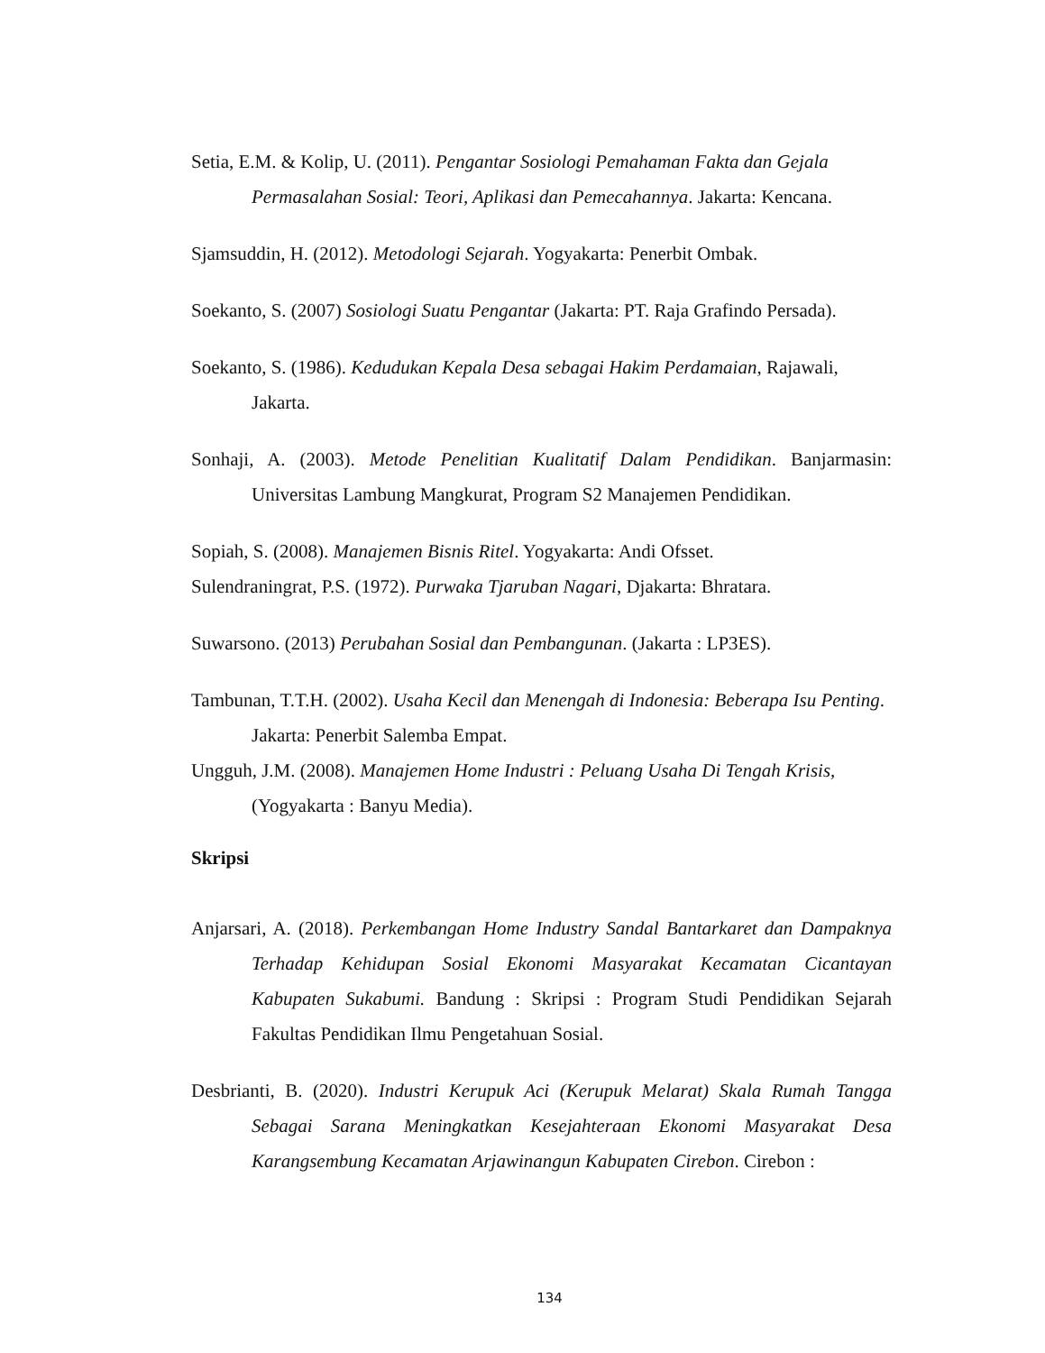Setia, E.M. & Kolip, U. (2011). Pengantar Sosiologi Pemahaman Fakta dan Gejala Permasalahan Sosial: Teori, Aplikasi dan Pemecahannya. Jakarta: Kencana.
Sjamsuddin, H. (2012). Metodologi Sejarah. Yogyakarta: Penerbit Ombak.
Soekanto, S. (2007) Sosiologi Suatu Pengantar (Jakarta: PT. Raja Grafindo Persada).
Soekanto, S. (1986). Kedudukan Kepala Desa sebagai Hakim Perdamaian, Rajawali, Jakarta.
Sonhaji, A. (2003). Metode Penelitian Kualitatif Dalam Pendidikan. Banjarmasin: Universitas Lambung Mangkurat, Program S2 Manajemen Pendidikan.
Sopiah, S. (2008). Manajemen Bisnis Ritel. Yogyakarta: Andi Ofsset.
Sulendraningrat, P.S. (1972). Purwaka Tjaruban Nagari, Djakarta: Bhratara.
Suwarsono. (2013) Perubahan Sosial dan Pembangunan. (Jakarta : LP3ES).
Tambunan, T.T.H. (2002). Usaha Kecil dan Menengah di Indonesia: Beberapa Isu Penting. Jakarta: Penerbit Salemba Empat.
Ungguh, J.M. (2008). Manajemen Home Industri : Peluang Usaha Di Tengah Krisis, (Yogyakarta : Banyu Media).
Skripsi
Anjarsari, A. (2018). Perkembangan Home Industry Sandal Bantarkaret dan Dampaknya Terhadap Kehidupan Sosial Ekonomi Masyarakat Kecamatan Cicantayan Kabupaten Sukabumi. Bandung : Skripsi : Program Studi Pendidikan Sejarah Fakultas Pendidikan Ilmu Pengetahuan Sosial.
Desbrianti, B. (2020). Industri Kerupuk Aci (Kerupuk Melarat) Skala Rumah Tangga Sebagai Sarana Meningkatkan Kesejahteraan Ekonomi Masyarakat Desa Karangsembung Kecamatan Arjawinangun Kabupaten Cirebon. Cirebon :
134